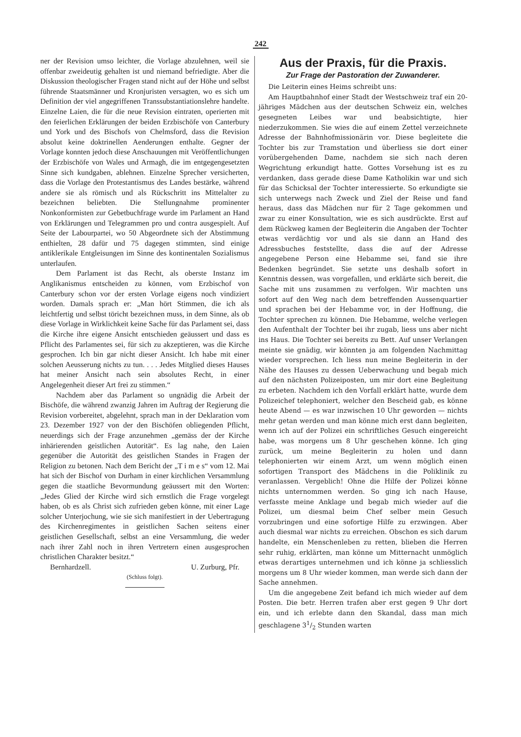242
ner der Revision umso leichter, die Vorlage abzulehnen, weil sie offenbar zweideutig gehalten ist und niemand befriedigte. Aber die Diskussion theologischer Fragen stand nicht auf der Höhe und selbst führende Staatsmänner und Kronjuristen versagten, wo es sich um Definition der viel angegriffenen Transsubstantiationslehre handelte. Einzelne Laien, die für die neue Revision eintraten, operierten mit den feierlichen Erklärungen der beiden Erzbischöfe von Canterbury und York und des Bischofs von Chelmsford, dass die Revision absolut keine doktrinellen Aenderungen enthalte. Gegner der Vorlage konnten jedoch diese Anschauungen mit Veröffentlichungen der Erzbischöfe von Wales und Armagh, die im entgegengesetzten Sinne sich kundgaben, ablehnen. Einzelne Sprecher versicherten, dass die Vorlage den Protestantismus des Landes bestärke, während andere sie als römisch und als Rückschritt ins Mittelalter zu bezeichnen beliebten. Die Stellungnahme prominenter Nonkonformisten zur Gebetbuchfrage wurde im Parlament an Hand von Erklärungen und Telegrammen pro und contra ausgespielt. Auf Seite der Labourpartei, wo 50 Abgeordnete sich der Abstimmung enthielten, 28 dafür und 75 dagegen stimmten, sind einige antiklerikale Entgleisungen im Sinne des kontinentalen Sozialismus unterlaufen.
Dem Parlament ist das Recht, als oberste Instanz im Anglikanismus entscheiden zu können, vom Erzbischof von Canterbury schon vor der ersten Vorlage eigens noch vindiziert worden. Damals sprach er: „Man hört Stimmen, die ich als leichtfertig und selbst töricht bezeichnen muss, in dem Sinne, als ob diese Vorlage in Wirklichkeit keine Sache für das Parlament sei, dass die Kirche ihre eigene Ansicht entschieden geäussert und dass es Pflicht des Parlamentes sei, für sich zu akzeptieren, was die Kirche gesprochen. Ich bin gar nicht dieser Ansicht. Ich habe mit einer solchen Aeusserung nichts zu tun. . . . Jedes Mitglied dieses Hauses hat meiner Ansicht nach sein absolutes Recht, in einer Angelegenheit dieser Art frei zu stimmen.“
Nachdem aber das Parlament so ungnädig die Arbeit der Bischöfe, die während zwanzig Jahren im Auftrag der Regierung die Revision vorbereitet, abgelehnt, sprach man in der Deklaration vom 23. Dezember 1927 von der den Bischöfen obliegenden Pflicht, neuerdings sich der Frage anzunehmen „gemäss der der Kirche inhärierenden geistlichen Autorität“. Es lag nahe, den Laien gegenüber die Autorität des geistlichen Standes in Fragen der Religion zu betonen. Nach dem Bericht der „T i m e s“ vom 12. Mai hat sich der Bischof von Durham in einer kirchlichen Versammlung gegen die staatliche Bevormundung geäussert mit den Worten: „Jedes Glied der Kirche wird sich ernstlich die Frage vorgelegt haben, ob es als Christ sich zufrieden geben könne, mit einer Lage solcher Unterjochung, wie sie sich manifestiert in der Uebertragung des Kirchenregimentes in geistlichen Sachen seitens einer geistlichen Gesellschaft, selbst an eine Versammlung, die weder nach ihrer Zahl noch in ihren Vertretern einen ausgesprochen christlichen Charakter besitzt.“
Bernhardzell. U. Zurburg, Pfr.
(Schluss folgt).
Aus der Praxis, für die Praxis.
Zur Frage der Pastoration der Zuwanderer.
Die Leiterin eines Heims schreibt uns:
Am Hauptbahnhof einer Stadt der Westschweiz traf ein 20-jähriges Mädchen aus der deutschen Schweiz ein, welches gesegneten Leibes war und beabsichtigte, hier niederzukommen. Sie wies die auf einem Zettel verzeichnete Adresse der Bahnhofmissionärin vor. Diese begleitete die Tochter bis zur Tramstation und überliess sie dort einer vorübergehenden Dame, nachdem sie sich nach deren Wegrichtung erkundigt hatte. Gottes Vorsehung ist es zu verdanken, dass gerade diese Dame Katholikin war und sich für das Schicksal der Tochter interessierte. So erkundigte sie sich unterwegs nach Zweck und Ziel der Reise und fand heraus, dass das Mädchen nur für 2 Tage gekommen und zwar zu einer Konsultation, wie es sich ausdrückte. Erst auf dem Rückweg kamen der Begleiterin die Angaben der Tochter etwas verdächtig vor und als sie dann an Hand des Adressbuches feststellte, dass die auf der Adresse angegebene Person eine Hebamme sei, fand sie ihre Bedenken begründet. Sie setzte uns deshalb sofort in Kenntnis dessen, was vorgefallen, und erklärte sich bereit, die Sache mit uns zusammen zu verfolgen. Wir machten uns sofort auf den Weg nach dem betreffenden Aussenquartier und sprachen bei der Hebamme vor, in der Hoffnung, die Tochter sprechen zu können. Die Hebamme, welche verlegen den Aufenthalt der Tochter bei ihr zugab, liess uns aber nicht ins Haus. Die Tochter sei bereits zu Bett. Auf unser Verlangen meinte sie gnädig, wir könnten ja am folgenden Nachmittag wieder vorsprechen. Ich liess nun meine Begleiterin in der Nähe des Hauses zu dessen Ueberwachung und begab mich auf den nächsten Polizeiposten, um mir dort eine Begleitung zu erbeten. Nachdem ich den Vorfall erklärt hatte, wurde dem Polizeichef telephoniert, welcher den Bescheid gab, es könne heute Abend — es war inzwischen 10 Uhr geworden — nichts mehr getan werden und man könne mich erst dann begleiten, wenn ich auf der Polizei ein schriftliches Gesuch eingereicht habe, was morgens um 8 Uhr geschehen könne. Ich ging zurück, um meine Begleiterin zu holen und dann telephonierten wir einem Arzt, um wenn möglich einen sofortigen Transport des Mädchens in die Poliklinik zu veranlassen. Vergeblich! Ohne die Hilfe der Polizei könne nichts unternommen werden. So ging ich nach Hause, verfasste meine Anklage und begab mich wieder auf die Polizei, um diesmal beim Chef selber mein Gesuch vorzubringen und eine sofortige Hilfe zu erzwingen. Aber auch diesmal war nichts zu erreichen. Obschon es sich darum handelte, ein Menschenleben zu retten, blieben die Herren sehr ruhig, erklärten, man könne um Mitternacht unmöglich etwas derartiges unternehmen und ich könne ja schliesslich morgens um 8 Uhr wieder kommen, man werde sich dann der Sache annehmen.
Um die angegebene Zeit befand ich mich wieder auf dem Posten. Die betr. Herren trafen aber erst gegen 9 Uhr dort ein, und ich erlebte dann den Skandal, dass man mich geschlagene 31/2 Stunden warten